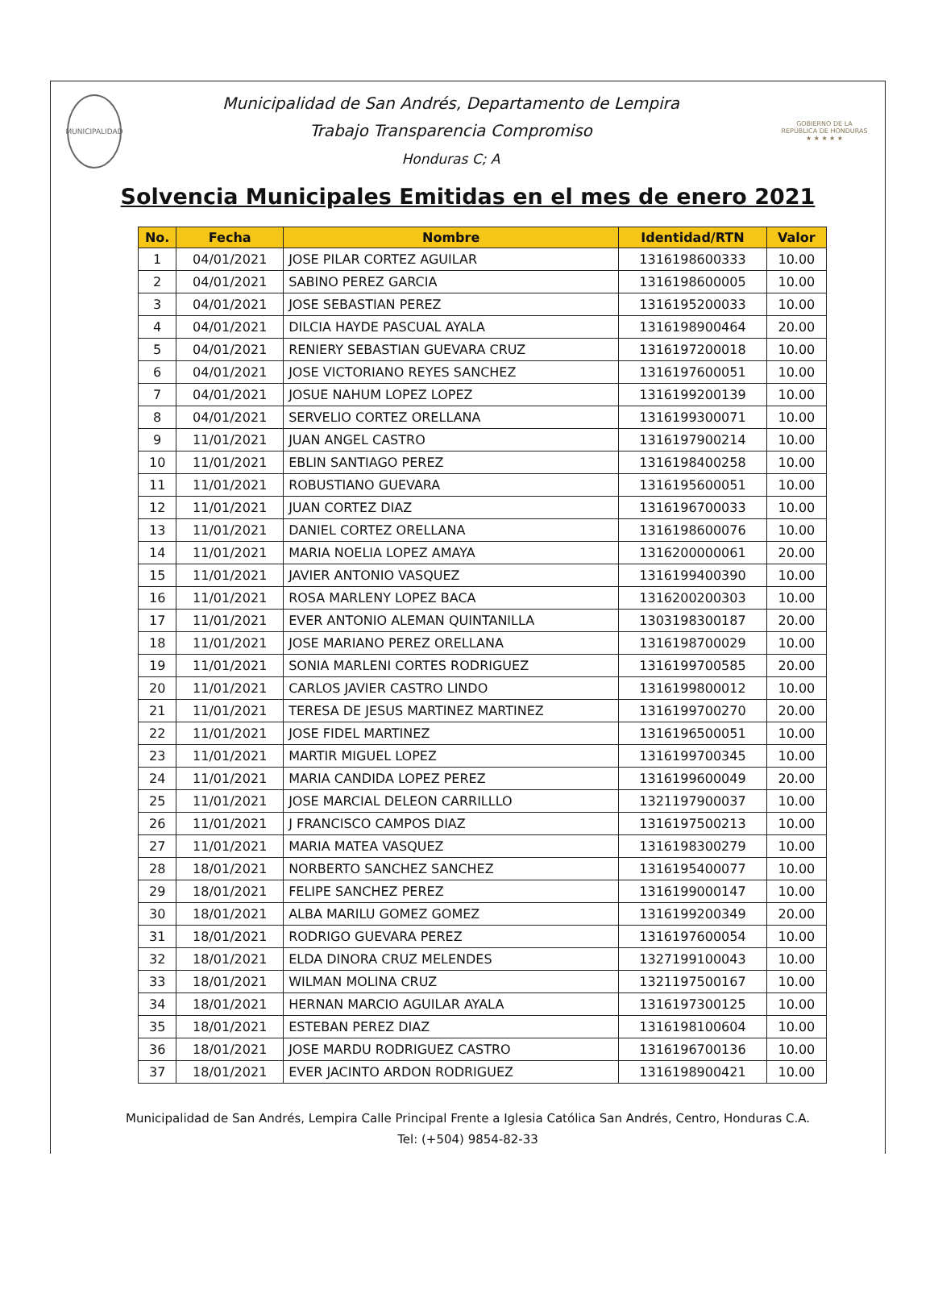MUNICIPALIDAD
Municipalidad de San Andrés, Departamento de Lempira
Trabajo Transparencia Compromiso
Honduras C; A
GOBIERNO DE LA REPÚBLICA DE HONDURAS
★ ★ ★ ★ ★
Solvencia Municipales Emitidas en el mes de enero 2021
| No. | Fecha | Nombre | Identidad/RTN | Valor |
| --- | --- | --- | --- | --- |
| 1 | 04/01/2021 | JOSE PILAR CORTEZ AGUILAR | 1316198600333 | 10.00 |
| 2 | 04/01/2021 | SABINO PEREZ GARCIA | 1316198600005 | 10.00 |
| 3 | 04/01/2021 | JOSE SEBASTIAN PEREZ | 1316195200033 | 10.00 |
| 4 | 04/01/2021 | DILCIA HAYDE PASCUAL AYALA | 1316198900464 | 20.00 |
| 5 | 04/01/2021 | RENIERY SEBASTIAN GUEVARA CRUZ | 1316197200018 | 10.00 |
| 6 | 04/01/2021 | JOSE VICTORIANO REYES SANCHEZ | 1316197600051 | 10.00 |
| 7 | 04/01/2021 | JOSUE NAHUM LOPEZ LOPEZ | 1316199200139 | 10.00 |
| 8 | 04/01/2021 | SERVELIO CORTEZ ORELLANA | 1316199300071 | 10.00 |
| 9 | 11/01/2021 | JUAN ANGEL CASTRO | 1316197900214 | 10.00 |
| 10 | 11/01/2021 | EBLIN SANTIAGO PEREZ | 1316198400258 | 10.00 |
| 11 | 11/01/2021 | ROBUSTIANO GUEVARA | 1316195600051 | 10.00 |
| 12 | 11/01/2021 | JUAN CORTEZ DIAZ | 1316196700033 | 10.00 |
| 13 | 11/01/2021 | DANIEL CORTEZ ORELLANA | 1316198600076 | 10.00 |
| 14 | 11/01/2021 | MARIA NOELIA LOPEZ AMAYA | 1316200000061 | 20.00 |
| 15 | 11/01/2021 | JAVIER ANTONIO VASQUEZ | 1316199400390 | 10.00 |
| 16 | 11/01/2021 | ROSA MARLENY LOPEZ BACA | 1316200200303 | 10.00 |
| 17 | 11/01/2021 | EVER ANTONIO ALEMAN QUINTANILLA | 1303198300187 | 20.00 |
| 18 | 11/01/2021 | JOSE MARIANO PEREZ ORELLANA | 1316198700029 | 10.00 |
| 19 | 11/01/2021 | SONIA MARLENI CORTES RODRIGUEZ | 1316199700585 | 20.00 |
| 20 | 11/01/2021 | CARLOS JAVIER CASTRO LINDO | 1316199800012 | 10.00 |
| 21 | 11/01/2021 | TERESA DE JESUS MARTINEZ MARTINEZ | 1316199700270 | 20.00 |
| 22 | 11/01/2021 | JOSE FIDEL MARTINEZ | 1316196500051 | 10.00 |
| 23 | 11/01/2021 | MARTIR MIGUEL LOPEZ | 1316199700345 | 10.00 |
| 24 | 11/01/2021 | MARIA CANDIDA LOPEZ PEREZ | 1316199600049 | 20.00 |
| 25 | 11/01/2021 | JOSE MARCIAL DELEON CARRILLLO | 1321197900037 | 10.00 |
| 26 | 11/01/2021 | J FRANCISCO CAMPOS DIAZ | 1316197500213 | 10.00 |
| 27 | 11/01/2021 | MARIA MATEA VASQUEZ | 1316198300279 | 10.00 |
| 28 | 18/01/2021 | NORBERTO SANCHEZ SANCHEZ | 1316195400077 | 10.00 |
| 29 | 18/01/2021 | FELIPE SANCHEZ PEREZ | 1316199000147 | 10.00 |
| 30 | 18/01/2021 | ALBA MARILU GOMEZ GOMEZ | 1316199200349 | 20.00 |
| 31 | 18/01/2021 | RODRIGO GUEVARA PEREZ | 1316197600054 | 10.00 |
| 32 | 18/01/2021 | ELDA DINORA CRUZ MELENDES | 1327199100043 | 10.00 |
| 33 | 18/01/2021 | WILMAN MOLINA CRUZ | 1321197500167 | 10.00 |
| 34 | 18/01/2021 | HERNAN MARCIO AGUILAR AYALA | 1316197300125 | 10.00 |
| 35 | 18/01/2021 | ESTEBAN PEREZ DIAZ | 1316198100604 | 10.00 |
| 36 | 18/01/2021 | JOSE MARDU RODRIGUEZ CASTRO | 1316196700136 | 10.00 |
| 37 | 18/01/2021 | EVER JACINTO ARDON RODRIGUEZ | 1316198900421 | 10.00 |
Municipalidad de San Andrés, Lempira Calle Principal Frente a Iglesia Católica San Andrés, Centro, Honduras C.A.
Tel: (+504) 9854-82-33